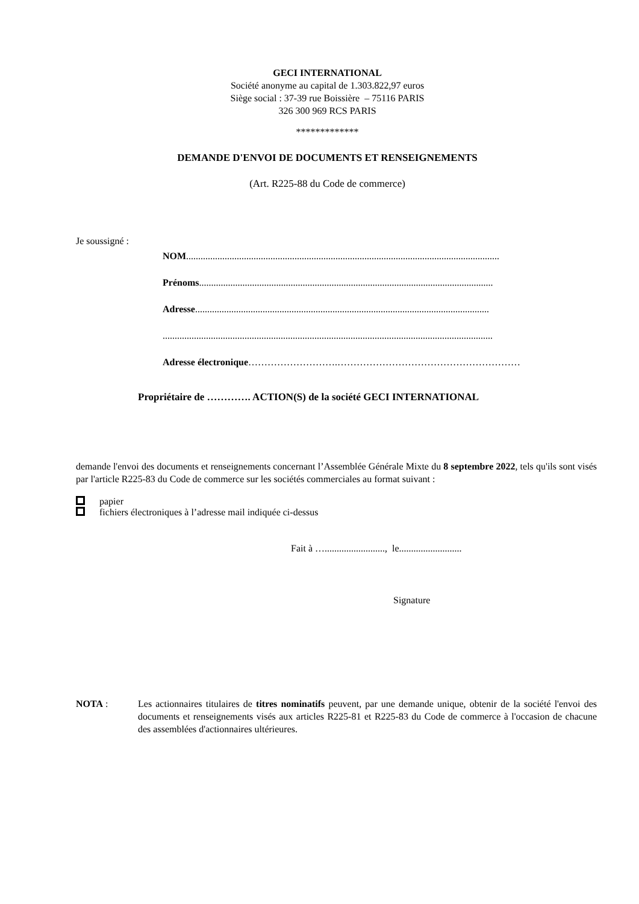GECI INTERNATIONAL
Société anonyme au capital de 1.303.822,97 euros
Siège social : 37-39 rue Boissière – 75116 PARIS
326 300 969 RCS PARIS
*************
DEMANDE D'ENVOI DE DOCUMENTS ET RENSEIGNEMENTS
(Art. R225-88 du Code de commerce)
Je soussigné :
NOM..................................................................................................................................
Prénoms..........................................................................................................................
Adresse..........................................................................................................................
.........................................................................................................................................
Adresse électronique……………………….…………………………………………………
Propriétaire de …………. ACTION(S) de la société GECI INTERNATIONAL
demande l'envoi des documents et renseignements concernant l’Assemblée Générale Mixte du 8 septembre 2022, tels qu'ils sont visés par l'article R225-83 du Code de commerce sur les sociétés commerciales au format suivant :
papier
fichiers électroniques à l’adresse mail indiquée ci-dessus
Fait à …........................., le..........................
Signature
NOTA : Les actionnaires titulaires de titres nominatifs peuvent, par une demande unique, obtenir de la société l'envoi des documents et renseignements visés aux articles R225-81 et R225-83 du Code de commerce à l'occasion de chacune des assemblées d'actionnaires ultérieures.